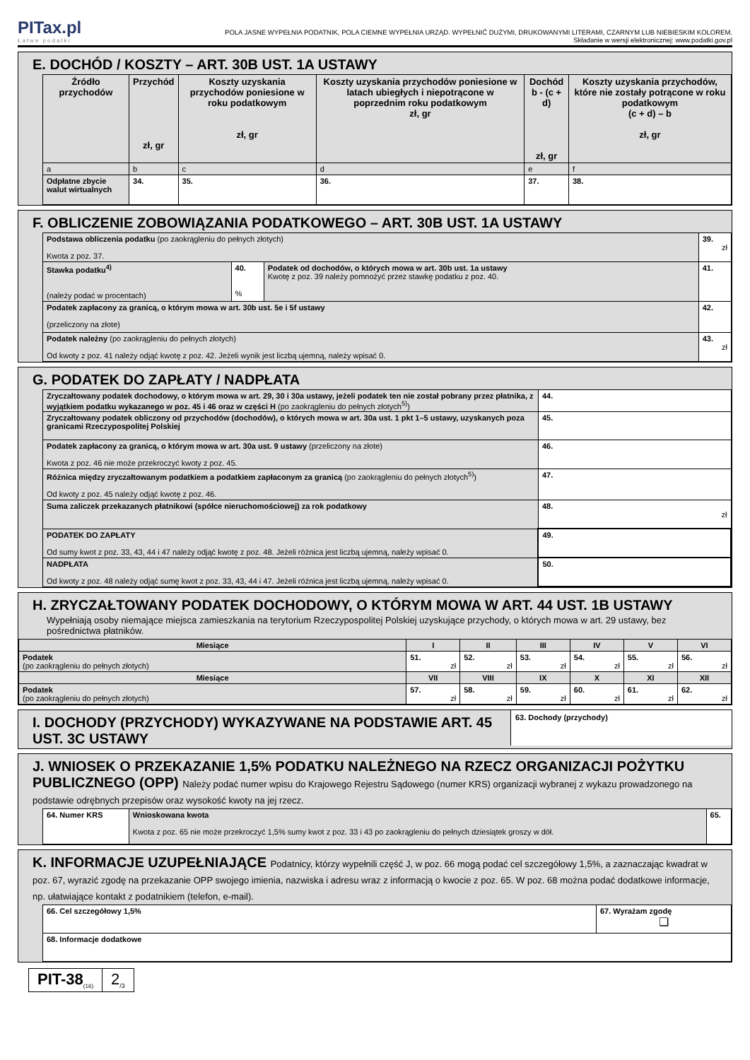PITax.pl
Łatwe podatki
POLA JASNE WYPEŁNIA PODATNIK, POLA CIEMNE WYPEŁNIA URZĄD. WYPEŁNIĆ DUŻYMI, DRUKOWANYMI LITERAMI, CZARNYM LUB NIEBIESKIM KOLOREM.
Składanie w wersji elektronicznej: www.podatki.gov.pl
E. DOCHÓD / KOSZTY – ART. 30B UST. 1A USTAWY
| Źródło przychodów | Przychód zł, gr | Koszty uzyskania przychodów poniesione w roku podatkowym zł, gr | Koszty uzyskania przychodów poniesione w latach ubiegłych i niepotrącone w poprzednim roku podatkowym zł, gr | Dochód b - (c + d) zł, gr | Koszty uzyskania przychodów, które nie zostały potrącone w roku podatkowym (c + d) – b zł, gr |
| --- | --- | --- | --- | --- | --- |
| a | b | c | d | e | f |
| Odpłatne zbycie walut wirtualnych | 34. | 35. | 36. | 37. | 38. |
F. OBLICZENIE ZOBOWIĄZANIA PODATKOWEGO – ART. 30B UST. 1A USTAWY
| Podstawa obliczenia podatku (po zaokrągleniu do pełnych złotych) Kwota z poz. 37. | | | 39. zł |
| Stawka podatku<sup>4)</sup> (należy podać w procentach) | 40. % | Podatek od dochodów, o których mowa w art. 30b ust. 1a ustawy Kwotę z poz. 39 należy pomnożyć przez stawkę podatku z poz. 40. | 41. |
| Podatek zapłacony za granicą, o którym mowa w art. 30b ust. 5e i 5f ustawy (przeliczony na złote) | | | 42. |
| Podatek należny (po zaokrągleniu do pełnych złotych) Od kwoty z poz. 41 należy odjąć kwotę z poz. 42. Jeżeli wynik jest liczbą ujemną, należy wpisać 0. | | | 43. zł |
G. PODATEK DO ZAPŁATY / NADPŁATA
| Zryczałtowany podatek dochodowy, o którym mowa w art. 29, 30 i 30a ustawy, jeżeli podatek ten nie został pobrany przez płatnika, z wyjątkiem podatku wykazanego w poz. 45 i 46 oraz w części H (po zaokrągleniu do pełnych złotych<sup>5)</sup>) | 44. |
| Zryczałtowany podatek obliczony od przychodów (dochodów), o których mowa w art. 30a ust. 1 pkt 1–5 ustawy, uzyskanych poza granicami Rzeczypospolitej Polskiej | 45. |
| Podatek zapłacony za granicą, o którym mowa w art. 30a ust. 9 ustawy (przeliczony na złote) Kwota z poz. 46 nie może przekroczyć kwoty z poz. 45. | 46. |
| Różnica między zryczałtowanym podatkiem a podatkiem zapłaconym za granicą (po zaokrągleniu do pełnych złotych<sup>5)</sup>) Od kwoty z poz. 45 należy odjąć kwotę z poz. 46. | 47. |
| Suma zaliczek przekazanych płatnikowi (spółce nieruchomościowej) za rok podatkowy | 48. zł |
| PODATEK DO ZAPŁATY Od sumy kwot z poz. 33, 43, 44 i 47 należy odjąć kwotę z poz. 48. Jeżeli różnica jest liczbą ujemną, należy wpisać 0. | 49. |
| NADPŁATA Od kwoty z poz. 48 należy odjąć sumę kwot z poz. 33, 43, 44 i 47. Jeżeli różnica jest liczbą ujemną, należy wpisać 0. | 50. |
H. ZRYCZAŁTOWANY PODATEK DOCHODOWY, O KTÓRYM MOWA W ART. 44 UST. 1B USTAWY
Wypełniają osoby niemające miejsca zamieszkania na terytorium Rzeczypospolitej Polskiej uzyskujące przychody, o których mowa w art. 29 ustawy, bez pośrednictwa płatników.
| Miesiące | I | II | III | IV | V | VI |
| --- | --- | --- | --- | --- | --- | --- |
| Podatek (po zaokrągleniu do pełnych złotych) | 51. zł | 52. zł | 53. zł | 54. zł | 55. zł | 56. zł |
| Miesiące | VII | VIII | IX | X | XI | XII |
| Podatek (po zaokrągleniu do pełnych złotych) | 57. zł | 58. zł | 59. zł | 60. zł | 61. zł | 62. zł |
I. DOCHODY (PRZYCHODY) WYKAZYWANE NA PODSTAWIE ART. 45 UST. 3C USTAWY
63. Dochody (przychody)
J. WNIOSEK O PRZEKAZANIE 1,5% PODATKU NALEŻNEGO NA RZECZ ORGANIZACJI POŻYTKU PUBLICZNEGO (OPP) Należy podać numer wpisu do Krajowego Rejestru Sądowego (numer KRS) organizacji wybranej z wykazu prowadzonego na podstawie odrębnych przepisów oraz wysokość kwoty na jej rzecz.
| 64. Numer KRS | Wnioskowana kwota Kwota z poz. 65 nie może przekroczyć 1,5% sumy kwot z poz. 33 i 43 po zaokrągleniu do pełnych dziesiątek groszy w dół. | 65. |
K. INFORMACJE UZUPEŁNIAJĄCE Podatnicy, którzy wypełnili część J, w poz. 66 mogą podać cel szczegółowy 1,5%, a zaznaczając kwadrat w poz. 67, wyrazić zgodę na przekazanie OPP swojego imienia, nazwiska i adresu wraz z informacją o kwocie z poz. 65. W poz. 68 można podać dodatkowe informacje, np. ułatwiające kontakt z podatnikiem (telefon, e-mail).
| 66. Cel szczegółowy 1,5% | 67. Wyrażam zgodę ❏ |
| 68. Informacje dodatkowe | |
PIT-38<sub>(16)</sub>
2<sub>/3</sub>